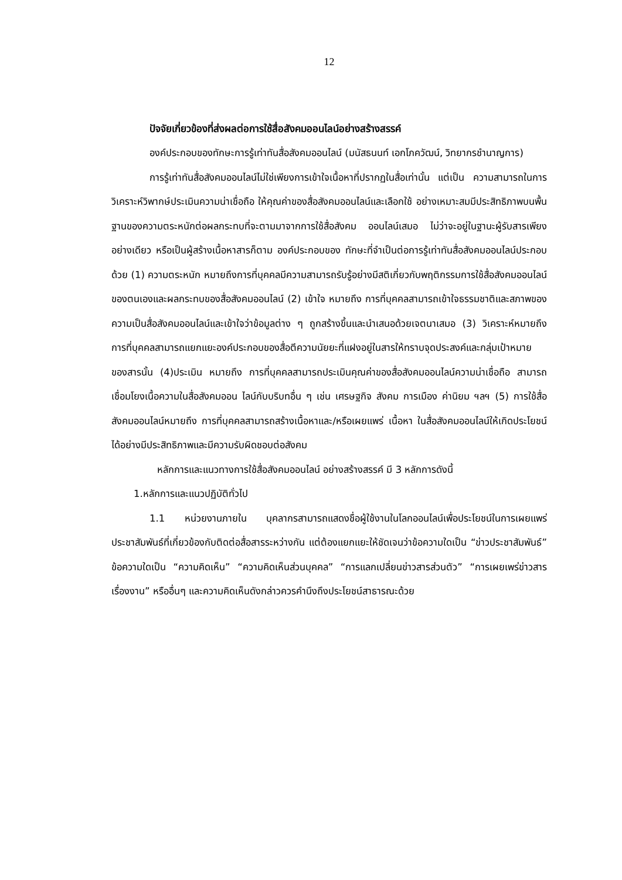12
ปัจจัยเกี่ยวข้องที่ส่งผลต่อการใช้สื่อสังคมออนไลน์อย่างสร้างสรรค์
องค์ประกอบของทักษะการรู้เท่าทันสื่อสังคมออนไลน์ (มนัสธนนท์ เอกโภควัฒน์, วิทยากรชำนาญการ)
การรู้เท่าทันสื่อสังคมออนไลน์ไม่ใช่เพียงการเข้าใจเนื้อหาที่ปรากฏในสื่อเท่านั้น แต่เป็น ความสามารถในการวิเคราะห์วิพากษ์ประเมินความน่าเชื่อถือ ให้คุณค่าของสื่อสังคมออนไลน์และเลือกใช้ อย่างเหมาะสมมีประสิทธิภาพบนพื้นฐานของความตระหนักต่อผลกระทบที่จะตามมาจากการใช้สื่อสังคม ออนไลน์เสมอ ไม่ว่าจะอยู่ในฐานะผู้รับสารเพียงอย่างเดียว หรือเป็นผู้สร้างเนื้อหาสารก็ตาม องค์ประกอบของ ทักษะที่จำเป็นต่อการรู้เท่าทันสื่อสังคมออนไลน์ประกอบด้วย (1) ความตระหนัก หมายถึงการที่บุคคลมีความสามารถรับรู้อย่างมีสติเกี่ยวกับพฤติกรรมการใช้สื่อสังคมออนไลน์ของตนเองและผลกระทบของสื่อสังคมออนไลน์ (2) เข้าใจ หมายถึง การที่บุคคลสามารถเข้าใจธรรมชาติและสภาพของความเป็นสื่อสังคมออนไลน์และเข้าใจว่าข้อมูลต่าง ๆ ถูกสร้างขึ้นและนำเสนอด้วยเจตนาเสมอ (3) วิเคราะห์หมายถึงการที่บุคคลสามารถแยกแยะองค์ประกอบของสื่อตีความนัยยะที่แฝงอยู่ในสารให้ทราบจุดประสงค์และกลุ่มเป้าหมายของสารนั้น (4)ประเมิน หมายถึง การที่บุคคลสามารถประเมินคุณค่าของสื่อสังคมออนไลน์ความน่าเชื่อถือ สามารถเชื่อมโยงเนื้อความในสื่อสังคมออน ไลน์กับบริบทอื่น ๆ เช่น เศรษฐกิจ สังคม การเมือง ค่านิยม ฯลฯ (5) การใช้สื่อสังคมออนไลน์หมายถึง การที่บุคคลสามารถสร้างเนื้อหาและ/หรือเผยแพร่ เนื้อหา ในสื่อสังคมออนไลน์ให้เกิดประโยชน์ได้อย่างมีประสิทธิภาพและมีความรับผิดชอบต่อสังคม
หลักการและแนวทางการใช้สื่อสังคมออนไลน์ อย่างสร้างสรรค์ มี 3 หลักการดังนี้
1.หลักการและแนวปฏิบัติทั่วไป
1.1 หน่วยงานภายใน บุคลากรสามารถแสดงชื่อผู้ใช้งานในโลกออนไลน์เพื่อประโยชน์ในการเผยแพร่ ประชาสัมพันธ์ที่เกี่ยวข้องกับติดต่อสื่อสารระหว่างกัน แต่ต้องแยกแยะให้ชัดเจนว่าข้อความใดเป็น “ข่าวประชาสัมพันธ์” ข้อความใดเป็น “ความคิดเห็น” “ความคิดเห็นส่วนบุคคล” “การแลกเปลี่ยนข่าวสารส่วนตัว” “การเผยเพร่ข่าวสารเรื่องงาน” หรืออื่นๆ และความคิดเห็นดังกล่าวควรคำนึงถึงประโยชน์สาธารณะด้วย